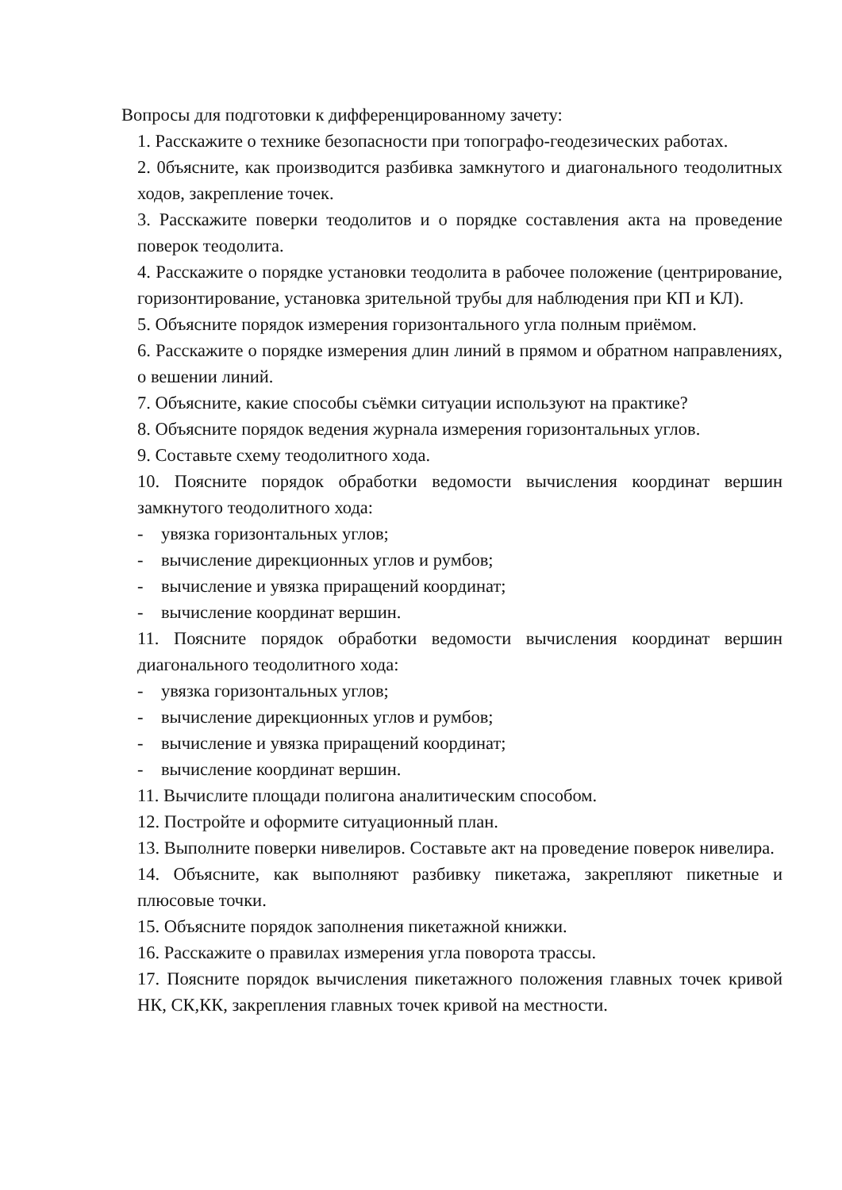Вопросы для подготовки к дифференцированному зачету:
1. Расскажите о технике безопасности при топографо-геодезических работах.
2. 0бъясните, как производится разбивка замкнутого и диагонального теодолитных ходов, закрепление точек.
3. Расскажите поверки теодолитов и о порядке составления акта на проведение поверок теодолита.
4. Расскажите о порядке установки теодолита в рабочее положение (центрирование, горизонтирование, установка зрительной трубы для наблюдения при КП и КЛ).
5. Объясните порядок измерения горизонтального угла полным приёмом.
6. Расскажите о порядке измерения длин линий в прямом и обратном направлениях, о вешении линий.
7. Объясните, какие способы съёмки ситуации используют на практике?
8. Объясните порядок ведения журнала измерения горизонтальных углов.
9. Составьте схему теодолитного хода.
10. Поясните порядок обработки ведомости вычисления координат вершин замкнутого теодолитного хода:
- увязка горизонтальных углов;
- вычисление дирекционных углов и румбов;
- вычисление и увязка приращений координат;
- вычисление координат вершин.
11. Поясните порядок обработки ведомости вычисления координат вершин диагонального теодолитного хода:
- увязка горизонтальных углов;
- вычисление дирекционных углов и румбов;
- вычисление и увязка приращений координат;
- вычисление координат вершин.
11. Вычислите площади полигона аналитическим способом.
12. Постройте и оформите ситуационный план.
13. Выполните поверки нивелиров. Составьте акт на проведение поверок нивелира.
14. Объясните, как выполняют разбивку пикетажа, закрепляют пикетные и плюсовые точки.
15. Объясните порядок заполнения пикетажной книжки.
16. Расскажите о правилах измерения угла поворота трассы.
17. Поясните порядок вычисления пикетажного положения главных точек кривой НК, СК,КК, закрепления главных точек кривой на местности.